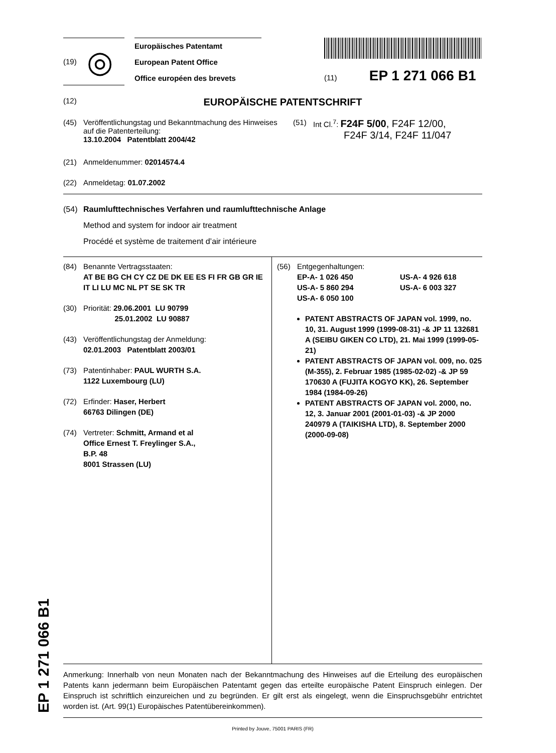(19) ◎
Europäisches Patentamt
European Patent Office
Office européen des brevets
(11) EP 1 271 066 B1
(12)
EUROPÄISCHE PATENTSCHRIFT
(45) Veröffentlichungstag und Bekanntmachung des Hinweises auf die Patenterteilung:
13.10.2004 Patentblatt 2004/42
(51) Int Cl.<sup>7</sup>: F24F 5/00, F24F 12/00,
F24F 3/14, F24F 11/047
(21) Anmeldenummer: 02014574.4
(22) Anmeldetag: 01.07.2002
(54) Raumlufttechnisches Verfahren und raumlufttechnische Anlage
Method and system for indoor air treatment
Procédé et système de traitement d’air intérieure
(84) Benannte Vertragsstaaten:
AT BE BG CH CY CZ DE DK EE ES FI FR GB GR IE IT LI LU MC NL PT SE SK TR
(30) Priorität: 29.06.2001 LU 90799
25.01.2002 LU 90887
(43) Veröffentlichungstag der Anmeldung:
02.01.2003 Patentblatt 2003/01
(73) Patentinhaber: PAUL WURTH S.A.
1122 Luxembourg (LU)
(72) Erfinder: Haser, Herbert
66763 Dilingen (DE)
(74) Vertreter: Schmitt, Armand et al
Office Ernest T. Freylinger S.A.,
B.P. 48
8001 Strassen (LU)
(56) Entgegenhaltungen:
EP-A- 1 026 450 US-A- 4 926 618
US-A- 5 860 294 US-A- 6 003 327
US-A- 6 050 100
PATENT ABSTRACTS OF JAPAN vol. 1999, no. 10, 31. August 1999 (1999-08-31) -& JP 11 132681 A (SEIBU GIKEN CO LTD), 21. Mai 1999 (1999-05-21)
PATENT ABSTRACTS OF JAPAN vol. 009, no. 025 (M-355), 2. Februar 1985 (1985-02-02) -& JP 59 170630 A (FUJITA KOGYO KK), 26. September 1984 (1984-09-26)
PATENT ABSTRACTS OF JAPAN vol. 2000, no. 12, 3. Januar 2001 (2001-01-03) -& JP 2000 240979 A (TAIKISHA LTD), 8. September 2000 (2000-09-08)
Anmerkung: Innerhalb von neun Monaten nach der Bekanntmachung des Hinweises auf die Erteilung des europäischen Patents kann jedermann beim Europäischen Patentamt gegen das erteilte europäische Patent Einspruch einlegen. Der Einspruch ist schriftlich einzureichen und zu begründen. Er gilt erst als eingelegt, wenn die Einspruchsgebühr entrichtet worden ist. (Art. 99(1) Europäisches Patentübereinkommen).
Printed by Jouve, 75001 PARIS (FR)
EP 1 271 066 B1